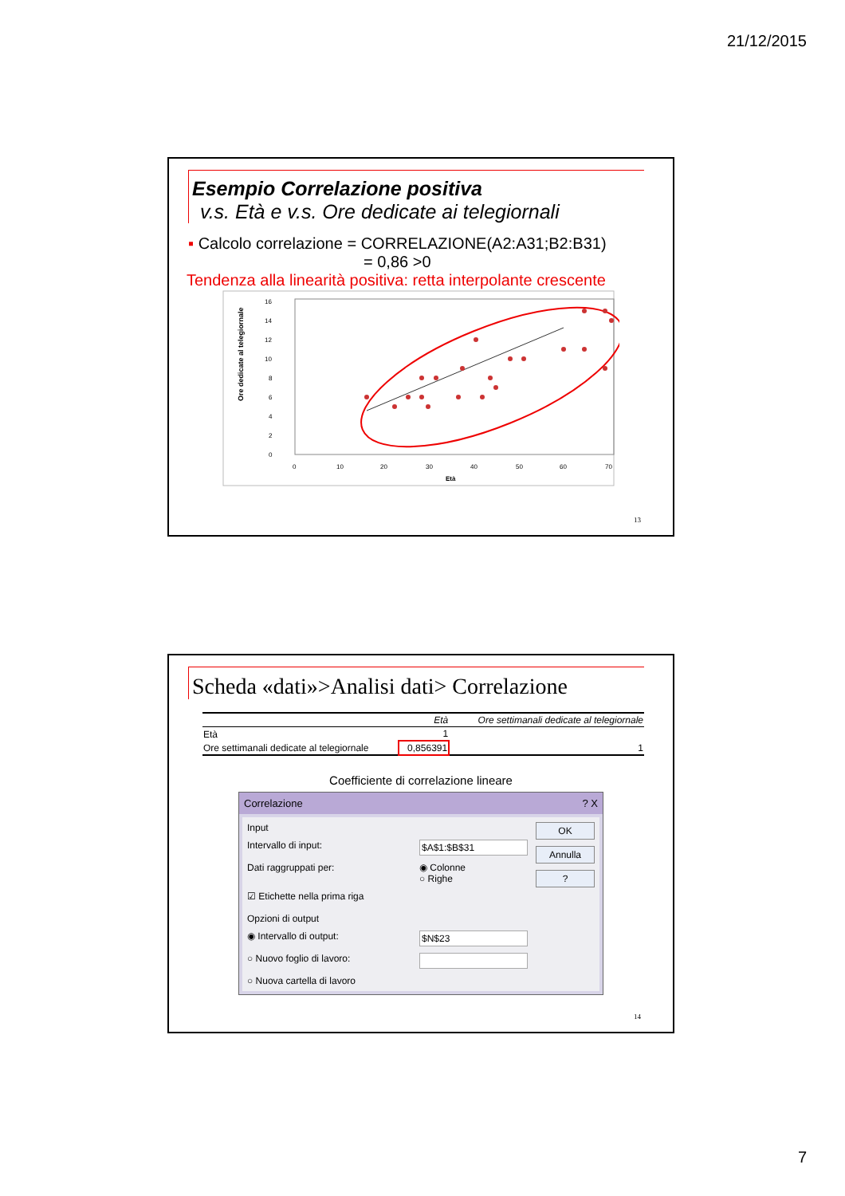21/12/2015
Esempio Correlazione positiva
v.s. Età e v.s. Ore dedicate ai telegiornali
▪ Calcolo correlazione = CORRELAZIONE(A2:A31;B2:B31)
= 0,86 >0
Tendenza alla linearità positiva: retta interpolante crescente
Ore dedicate al telegiornale
16
14
12
10
8
6
4
2
0
0
10
20
30
40
50
60
70
Età
13
Scheda «dati»>Analisi dati> Correlazione
| | Età | Ore settimanali dedicate al telegiornale |
| --- | --- | --- |
| Età | 1 | |
| Ore settimanali dedicate al telegiornale | 0,856391 | 1 |
Coefficiente di correlazione lineare
Correlazione? X
Input
Intervallo di input: $A$1:$B$31
Dati raggruppati per: ◉ Colonne
○ Righe
☑ Etichette nella prima riga
Opzioni di output
◉ Intervallo di output: $N$23
○ Nuovo foglio di lavoro:
○ Nuova cartella di lavoro
OK
Annulla
?
14
7